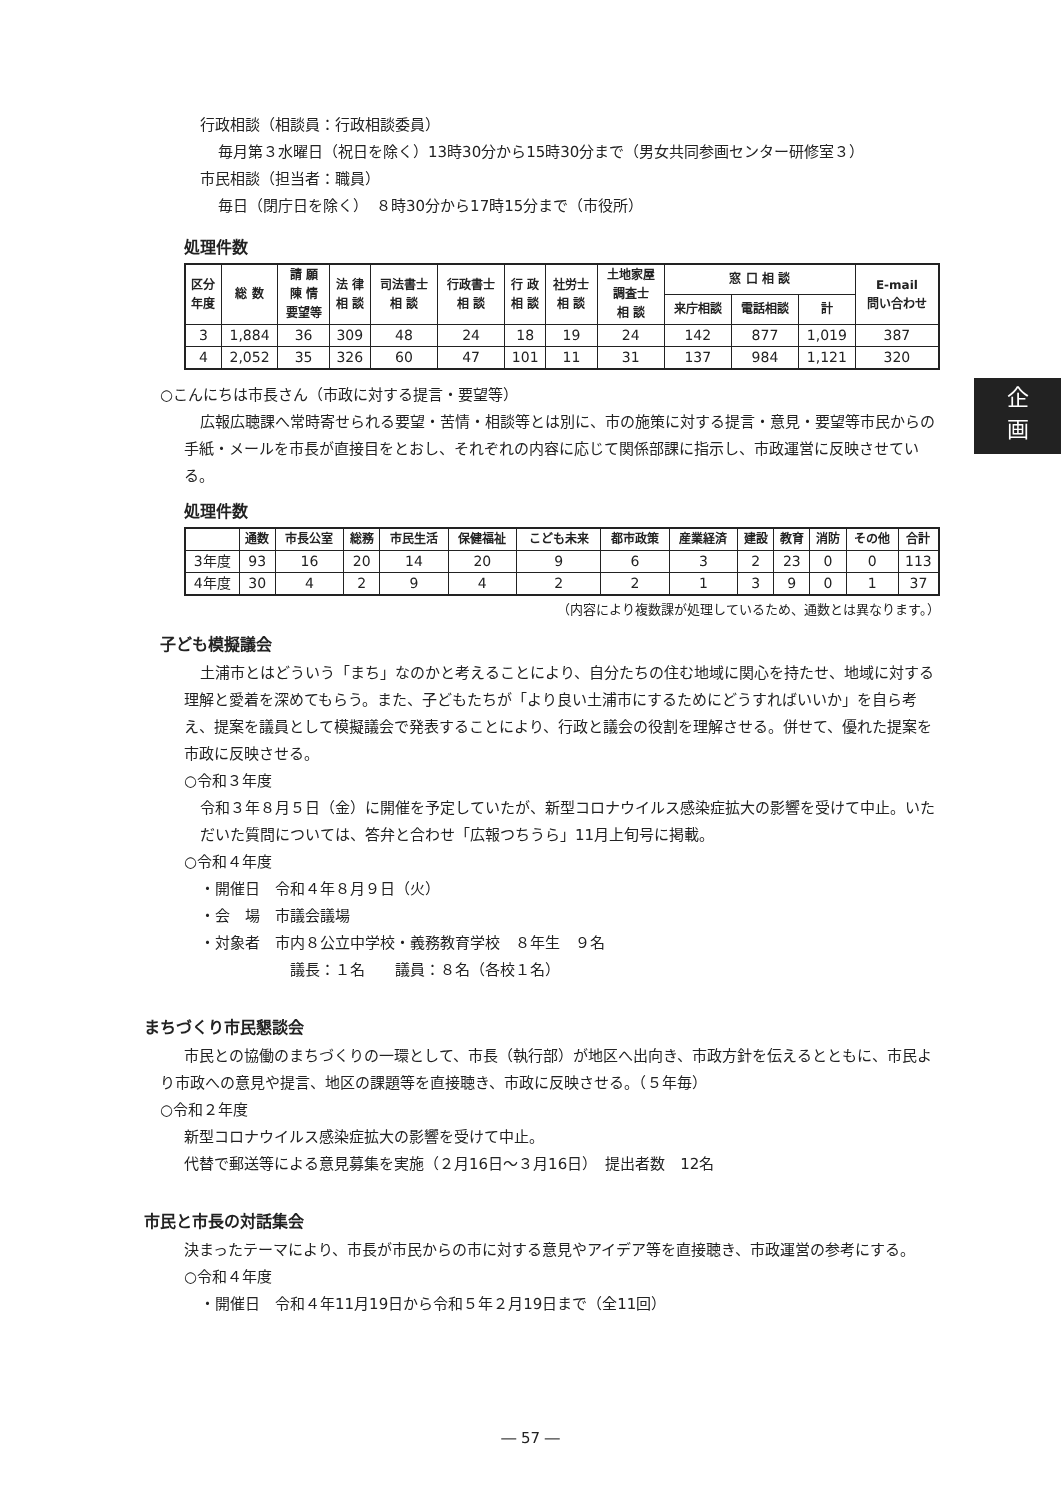企
画
行政相談（相談員：行政相談委員）
毎月第３水曜日（祝日を除く）13時30分から15時30分まで（男女共同参画センター研修室３）
市民相談（担当者：職員）
毎日（閉庁日を除く）　８時30分から17時15分まで（市役所）
処理件数
| 区分 年度 | 総 数 | 請 願 陳 情 要望等 | 法 律 相 談 | 司法書士 相 談 | 行政書士 相 談 | 行 政 相 談 | 社労士 相 談 | 土地家屋 調査士 相 談 | 窓 口 相 談 | | | E-mail 問い合わせ |
| --- | --- | --- | --- | --- | --- | --- | --- | --- | --- | --- | --- | --- |
| | | | | | | | | | 来庁相談 | 電話相談 | 計 | |
| 3 | 1,884 | 36 | 309 | 48 | 24 | 18 | 19 | 24 | 142 | 877 | 1,019 | 387 |
| 4 | 2,052 | 35 | 326 | 60 | 47 | 101 | 11 | 31 | 137 | 984 | 1,121 | 320 |
○こんにちは市長さん（市政に対する提言・要望等）
広報広聴課へ常時寄せられる要望・苦情・相談等とは別に、市の施策に対する提言・意見・要望等市民からの手紙・メールを市長が直接目をとおし、それぞれの内容に応じて関係部課に指示し、市政運営に反映させている。
処理件数
| | 通数 | 市長公室 | 総務 | 市民生活 | 保健福祉 | こども未来 | 都市政策 | 産業経済 | 建設 | 教育 | 消防 | その他 | 合計 |
| --- | --- | --- | --- | --- | --- | --- | --- | --- | --- | --- | --- | --- | --- |
| 3年度 | 93 | 16 | 20 | 14 | 20 | 9 | 6 | 3 | 2 | 23 | 0 | 0 | 113 |
| 4年度 | 30 | 4 | 2 | 9 | 4 | 2 | 2 | 1 | 3 | 9 | 0 | 1 | 37 |
（内容により複数課が処理しているため、通数とは異なります。）
子ども模擬議会
土浦市とはどういう「まち」なのかと考えることにより、自分たちの住む地域に関心を持たせ、地域に対する理解と愛着を深めてもらう。また、子どもたちが「より良い土浦市にするためにどうすればいいか」を自ら考え、提案を議員として模擬議会で発表することにより、行政と議会の役割を理解させる。併せて、優れた提案を市政に反映させる。
○令和３年度
令和３年８月５日（金）に開催を予定していたが、新型コロナウイルス感染症拡大の影響を受けて中止。いただいた質問については、答弁と合わせ「広報つちうら」11月上旬号に掲載。
○令和４年度
・開催日　令和４年８月９日（火）
・会　場　市議会議場
・対象者　市内８公立中学校・義務教育学校　８年生　９名
議長：１名　　議員：８名（各校１名）
まちづくり市民懇談会
市民との協働のまちづくりの一環として、市長（執行部）が地区へ出向き、市政方針を伝えるとともに、市民より市政への意見や提言、地区の課題等を直接聴き、市政に反映させる。（５年毎）
○令和２年度
新型コロナウイルス感染症拡大の影響を受けて中止。
代替で郵送等による意見募集を実施（２月16日～３月16日）　提出者数　12名
市民と市長の対話集会
決まったテーマにより、市長が市民からの市に対する意見やアイデア等を直接聴き、市政運営の参考にする。
○令和４年度
・開催日　令和４年11月19日から令和５年２月19日まで（全11回）
― 57 ―